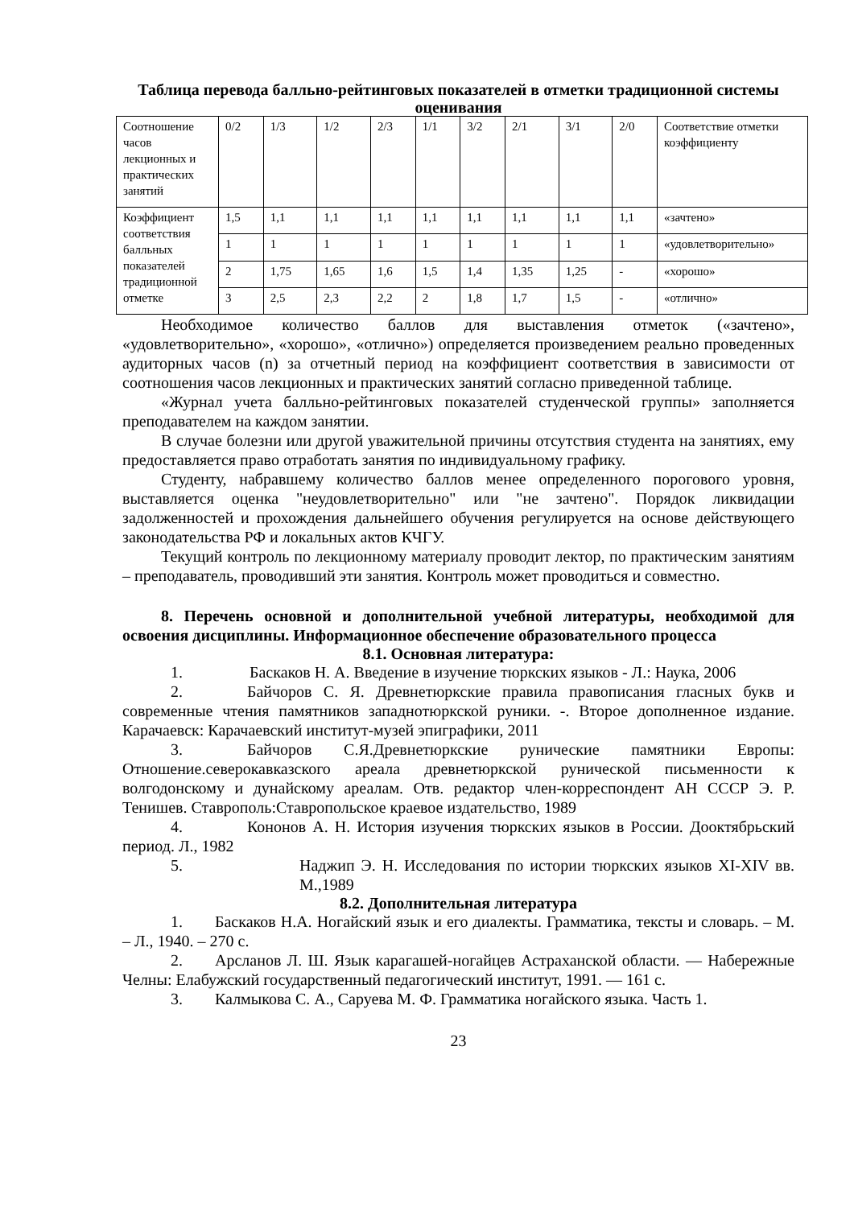Таблица перевода балльно-рейтинговых показателей в отметки традиционной системы оценивания
| Соотношение часов лекционных и практических занятий | 0/2 | 1/3 | 1/2 | 2/3 | 1/1 | 3/2 | 2/1 | 3/1 | 2/0 | Соответствие отметки коэффициенту |
| Коэффициент соответствия балльных показателей традиционной отметке | 1,5 | 1,1 | 1,1 | 1,1 | 1,1 | 1,1 | 1,1 | 1,1 | 1,1 | «зачтено» |
| | 1 | 1 | 1 | 1 | 1 | 1 | 1 | 1 | 1 | «удовлетворительно» |
| | 2 | 1,75 | 1,65 | 1,6 | 1,5 | 1,4 | 1,35 | 1,25 | - | «хорошо» |
| | 3 | 2,5 | 2,3 | 2,2 | 2 | 1,8 | 1,7 | 1,5 | - | «отлично» |
Необходимое количество баллов для выставления отметок («зачтено», «удовлетворительно», «хорошо», «отлично») определяется произведением реально проведенных аудиторных часов (n) за отчетный период на коэффициент соответствия в зависимости от соотношения часов лекционных и практических занятий согласно приведенной таблице.
«Журнал учета балльно-рейтинговых показателей студенческой группы» заполняется преподавателем на каждом занятии.
В случае болезни или другой уважительной причины отсутствия студента на занятиях, ему предоставляется право отработать занятия по индивидуальному графику.
Студенту, набравшему количество баллов менее определенного порогового уровня, выставляется оценка "неудовлетворительно" или "не зачтено". Порядок ликвидации задолженностей и прохождения дальнейшего обучения регулируется на основе действующего законодательства РФ и локальных актов КЧГУ.
Текущий контроль по лекционному материалу проводит лектор, по практическим занятиям – преподаватель, проводивший эти занятия. Контроль может проводиться и совместно.
8. Перечень основной и дополнительной учебной литературы, необходимой для освоения дисциплины. Информационное обеспечение образовательного процесса
8.1. Основная литература:
1. Баскаков Н. А. Введение в изучение тюркских языков - Л.: Наука, 2006
2.    Байчоров С. Я. Древнетюркские правила правописания гласных букв и современные чтения памятников западнотюркской руники. -. Второе дополненное издание. Карачаевск: Карачаевский институт-музей эпиграфики, 2011
3.    Байчоров С.Я.Древнетюркские рунические памятники Европы: Отношение.северокавказского ареала древнетюркской рунической письменности к волгодонскому и дунайскому ареалам. Отв. редактор член-корреспондент АН СССР Э. Р. Тенишев. Ставрополь:Ставропольское краевое издательство, 1989
4.    Кононов А. Н. История изучения тюркских языков в России. Дооктябрьский период. Л., 1982
5. Наджип Э. Н. Исследования по истории тюркских языков XI-XIV вв. М.,1989
8.2. Дополнительная литература
1.  Баскаков Н.А. Ногайский язык и его диалекты. Грамматика, тексты и словарь. – М. – Л., 1940. – 270 с.
2.  Арсланов Л. Ш. Язык карагашей-ногайцев Астраханской области. — Набережные Челны: Елабужский государственный педагогический институт, 1991. — 161 с.
3.  Калмыкова С. А., Саруева М. Ф. Грамматика ногайского языка. Часть 1.
23